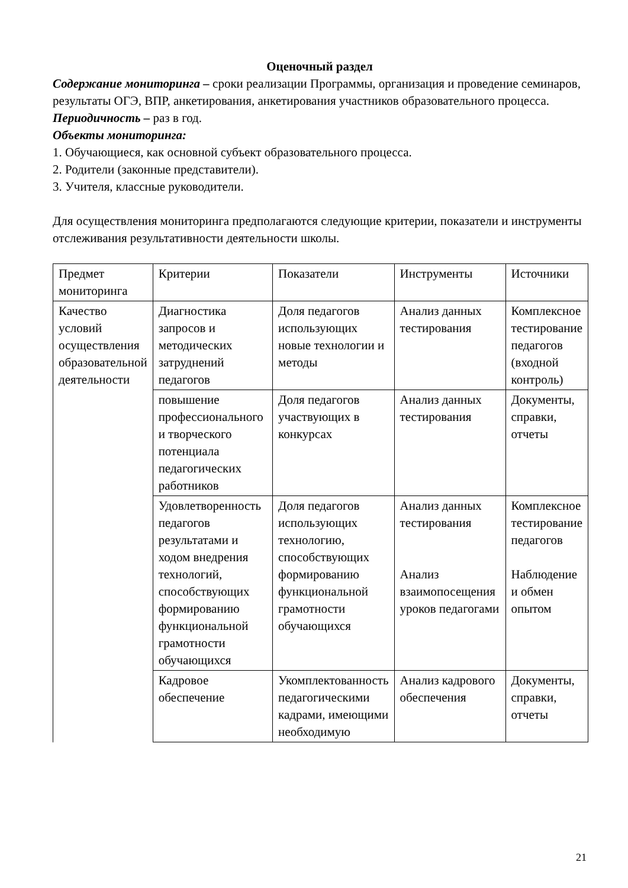Оценочный раздел
Содержание мониторинга – сроки реализации Программы, организация и проведение семинаров, результаты ОГЭ, ВПР, анкетирования, анкетирования участников образовательного процесса.
Периодичность – раз в год.
Объекты мониторинга:
1. Обучающиеся, как основной субъект образовательного процесса.
2. Родители (законные представители).
3. Учителя, классные руководители.
Для осуществления мониторинга предполагаются следующие критерии, показатели и инструменты отслеживания результативности деятельности школы.
| Предмет мониторинга | Критерии | Показатели | Инструменты | Источники |
| Качество условий осуществления образовательной деятельности | Диагностика запросов и методических затруднений педагогов | Доля педагогов использующих новые технологии и методы | Анализ данных тестирования | Комплексное тестирование педагогов (входной контроль) |
| | повышение профессионального и творческого потенциала педагогических работников | Доля педагогов участвующих в конкурсах | Анализ данных тестирования | Документы, справки, отчеты |
| | Удовлетворенность педагогов результатами и ходом внедрения технологий, способствующих формированию функциональной грамотности обучающихся | Доля педагогов использующих технологию, способствующих формированию функциональной грамотности обучающихся | Анализ данных тестирования Анализ взаимопосещения уроков педагогами | Комплексное тестирование педагогов Наблюдение и обмен опытом |
| | Кадровое обеспечение | Укомплектованность педагогическими кадрами, имеющими необходимую | Анализ кадрового обеспечения | Документы, справки, отчеты |
21